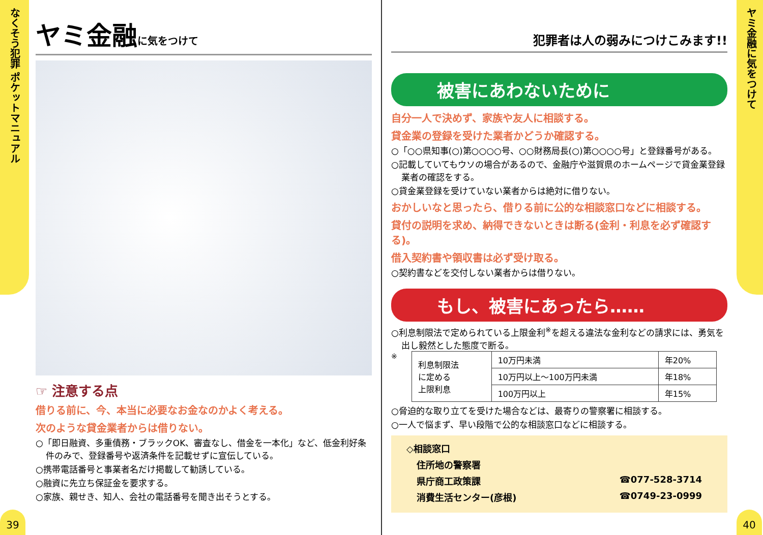なくそう犯罪 ポケットマニュアル
39
ヤミ金融に気をつけて
☞ 注意する点
借りる前に、今、本当に必要なお金なのかよく考える。
次のような貸金業者からは借りない。
○「即日融資、多重債務・ブラックOK、審査なし、借金を一本化」など、低金利好条件のみで、登録番号や返済条件を記載せずに宣伝している。
○携帯電話番号と事業者名だけ掲載して勧誘している。
○融資に先立ち保証金を要求する。
○家族、親せき、知人、会社の電話番号を聞き出そうとする。
犯罪者は人の弱みにつけこみます!!
被害にあわないために
自分一人で決めず、家族や友人に相談する。
貸金業の登録を受けた業者かどうか確認する。
○「○○県知事(○)第○○○○号、○○財務局長(○)第○○○○号」と登録番号がある。
○記載していてもウソの場合があるので、金融庁や滋賀県のホームページで貸金業登録業者の確認をする。
○貸金業登録を受けていない業者からは絶対に借りない。
おかしいなと思ったら、借りる前に公的な相談窓口などに相談する。
貸付の説明を求め、納得できないときは断る(金利・利息を必ず確認する)。
借入契約書や領収書は必ず受け取る。
○契約書などを交付しない業者からは借りない。
もし、被害にあったら……
○利息制限法で定められている上限金利<sup>※</sup>を超える違法な金利などの請求には、勇気を出し毅然とした態度で断る。
※
| 利息制限法 に定める 上限利息 | 10万円未満 | 年20% |
| | 10万円以上～100万円未満 | 年18% |
| | 100万円以上 | 年15% |
○脅迫的な取り立てを受けた場合などは、最寄りの警察署に相談する。
○一人で悩まず、早い段階で公的な相談窓口などに相談する。
◇相談窓口
住所地の警察署
県庁商工政策課 ☎077-528-3714
消費生活センター(彦根) ☎0749-23-0999
ヤミ金融に気をつけて
40